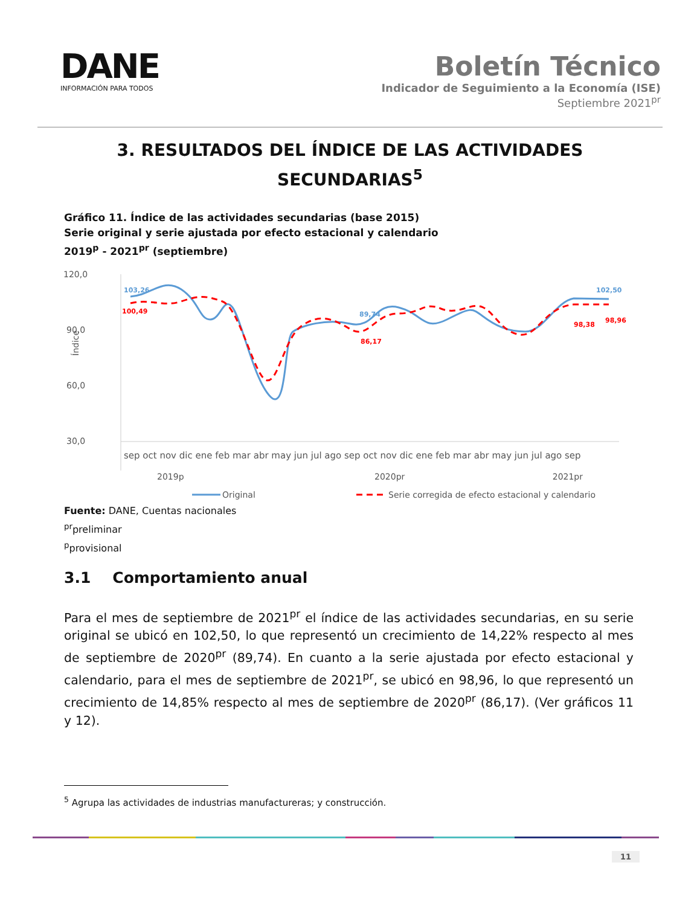DANE
INFORMACIÓN PARA TODOS
Boletín Técnico
Indicador de Seguimiento a la Economía (ISE)
Septiembre 2021<sup>pr</sup>
3. RESULTADOS DEL ÍNDICE DE LAS ACTIVIDADES SECUNDARIAS<sup>5</sup>
Gráfico 11. Índice de las actividades secundarias (base 2015)
Serie original y serie ajustada por efecto estacional y calendario
2019<sup>p</sup> - 2021<sup>pr</sup> (septiembre)
120,0
90,0
60,0
30,0
Índice
103,26
100,49
89,74
86,17
102,50
98,38
98,96
sep oct nov dic ene feb mar abr may jun jul ago sep oct nov dic ene feb mar abr may jun jul ago sep
2019p
2020pr
2021pr
Original
Serie corregida de efecto estacional y calendario
Fuente: DANE, Cuentas nacionales
<sup>pr</sup>preliminar
<sup>p</sup> provisional
3.1 Comportamiento anual
Para el mes de septiembre de 2021<sup>pr</sup> el índice de las actividades secundarias, en su serie original se ubicó en 102,50, lo que representó un crecimiento de 14,22% respecto al mes de septiembre de 2020<sup>pr</sup> (89,74). En cuanto a la serie ajustada por efecto estacional y calendario, para el mes de septiembre de 2021<sup>pr</sup>, se ubicó en 98,96, lo que representó un crecimiento de 14,85% respecto al mes de septiembre de 2020<sup>pr</sup> (86,17). (Ver gráficos 11 y 12).
<sup>5</sup> Agrupa las actividades de industrias manufactureras; y construcción.
11